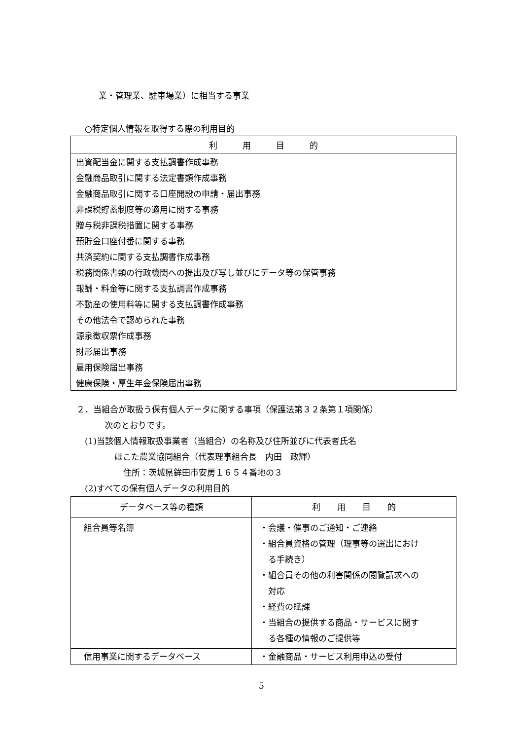業・管理業、駐車場業）に相当する事業
○特定個人情報を取得する際の利用目的
| 利 用 目 的 |
| --- |
| 出資配当金に関する支払調書作成事務 |
| 金融商品取引に関する法定書類作成事務 |
| 金融商品取引に関する口座開設の申請・届出事務 |
| 非課税貯蓄制度等の適用に関する事務 |
| 贈与税非課税措置に関する事務 |
| 預貯金口座付番に関する事務 |
| 共済契約に関する支払調書作成事務 |
| 税務関係書類の行政機関への提出及び写し並びにデータ等の保管事務 |
| 報酬・料金等に関する支払調書作成事務 |
| 不動産の使用料等に関する支払調書作成事務 |
| その他法令で認められた事務 |
| 源泉徴収票作成事務 |
| 財形届出事務 |
| 雇用保険届出事務 |
| 健康保険・厚生年金保険届出事務 |
２．当組合が取扱う保有個人データに関する事項（保護法第３２条第１項関係）
次のとおりです。
(1)当該個人情報取扱事業者（当組合）の名称及び住所並びに代表者氏名
ほこた農業協同組合（代表理事組合長　内田　政輝）
住所：茨城県鉾田市安房１６５４番地の３
(2)すべての保有個人データの利用目的
| データベース等の種類 | 利 用 目 的 |
| --- | --- |
| 組合員等名簿 | ・会議・催事のご通知・ご連絡 ・組合員資格の管理（理事等の選出におけ る手続き） ・組合員その他の利害関係の閲覧請求への 対応 ・経費の賦課 ・当組合の提供する商品・サービスに関す る各種の情報のご提供等 |
| 信用事業に関するデータベース | ・金融商品・サービス利用申込の受付 |
5